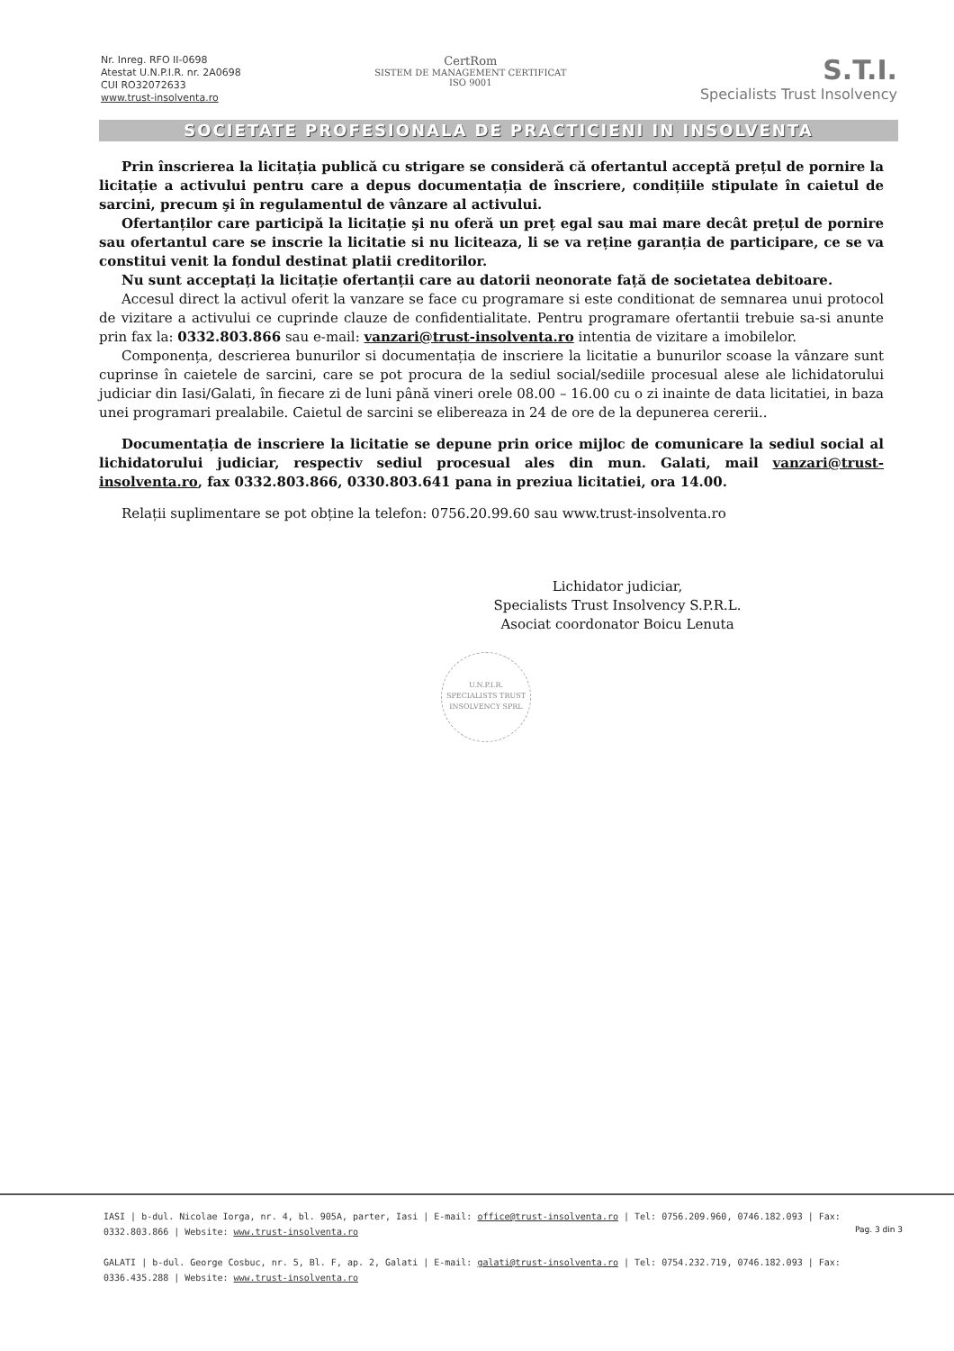Nr. Inreg. RFO II-0698
Atestat U.N.P.I.R. nr. 2A0698
CUI RO32072633
www.trust-insolventa.ro
CertRom
SISTEM DE MANAGEMENT CERTIFICAT
ISO 9001
S.T.I.
Specialists Trust Insolvency
SOCIETATE PROFESIONALA DE PRACTICIENI IN INSOLVENTA
Prin înscrierea la licitația publică cu strigare se consideră că ofertantul acceptă prețul de pornire la licitație a activului pentru care a depus documentația de înscriere, condițiile stipulate în caietul de sarcini, precum şi în regulamentul de vânzare al activului.
Ofertanților care participă la licitație şi nu oferă un preț egal sau mai mare decât prețul de pornire sau ofertantul care se inscrie la licitatie si nu liciteaza, li se va reține garanția de participare, ce se va constitui venit la fondul destinat platii creditorilor.
Nu sunt acceptați la licitație ofertanții care au datorii neonorate față de societatea debitoare.
Accesul direct la activul oferit la vanzare se face cu programare si este conditionat de semnarea unui protocol de vizitare a activului ce cuprinde clauze de confidentialitate. Pentru programare ofertantii trebuie sa-si anunte prin fax la: 0332.803.866 sau e-mail: vanzari@trust-insolventa.ro intentia de vizitare a imobilelor.
Componența, descrierea bunurilor si documentația de inscriere la licitatie a bunurilor scoase la vânzare sunt cuprinse în caietele de sarcini, care se pot procura de la sediul social/sediile procesual alese ale lichidatorului judiciar din Iasi/Galati, în fiecare zi de luni până vineri orele 08.00 – 16.00 cu o zi inainte de data licitatiei, in baza unei programari prealabile. Caietul de sarcini se elibereaza in 24 de ore de la depunerea cererii..
Documentația de inscriere la licitatie se depune prin orice mijloc de comunicare la sediul social al lichidatorului judiciar, respectiv sediul procesual ales din mun. Galati, mail vanzari@trust-insolventa.ro, fax 0332.803.866, 0330.803.641 pana in preziua licitatiei, ora 14.00.
Relații suplimentare se pot obține la telefon: 0756.20.99.60 sau www.trust-insolventa.ro
Lichidator judiciar,
Specialists Trust Insolvency S.P.R.L.
Asociat coordonator Boicu Lenuta
U.N.P.I.R.
SPECIALISTS TRUST INSOLVENCY SPRL
IASI | b-dul. Nicolae Iorga, nr. 4, bl. 905A, parter, Iasi | E-mail: office@trust-insolventa.ro | Tel: 0756.209.960, 0746.182.093 | Fax: 0332.803.866 | Website: www.trust-insolventa.ro
GALATI | b-dul. George Cosbuc, nr. 5, Bl. F, ap. 2, Galati | E-mail: galati@trust-insolventa.ro | Tel: 0754.232.719, 0746.182.093 | Fax: 0336.435.288 | Website: www.trust-insolventa.ro
Pag. 3 din 3